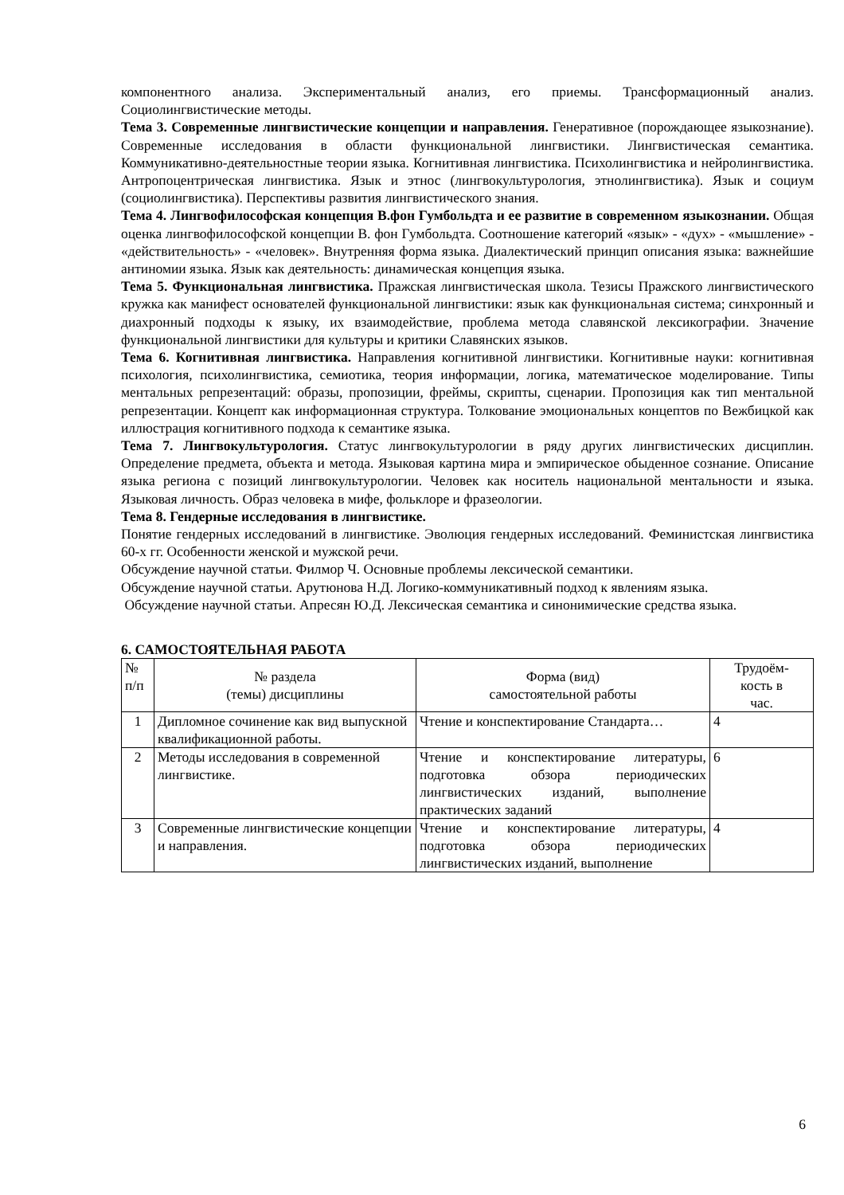компонентного анализа. Экспериментальный анализ, его приемы. Трансформационный анализ. Социолингвистические методы.
Тема 3. Современные лингвистические концепции и направления. Генеративное (порождающее языкознание). Современные исследования в области функциональной лингвистики. Лингвистическая семантика. Коммуникативно-деятельностные теории языка. Когнитивная лингвистика. Психолингвистика и нейролингвистика. Антропоцентрическая лингвистика. Язык и этнос (лингвокультурология, этнолингвистика). Язык и социум (социолингвистика). Перспективы развития лингвистического знания.
Тема 4. Лингвофилософская концепция В.фон Гумбольдта и ее развитие в современном языкознании. Общая оценка лингвофилософской концепции В. фон Гумбольдта. Соотношение категорий «язык» - «дух» - «мышление» - «действительность» - «человек». Внутренняя форма языка. Диалектический принцип описания языка: важнейшие антиномии языка. Язык как деятельность: динамическая концепция языка.
Тема 5. Функциональная лингвистика. Пражская лингвистическая школа. Тезисы Пражского лингвистического кружка как манифест основателей функциональной лингвистики: язык как функциональная система; синхронный и диахронный подходы к языку, их взаимодействие, проблема метода славянской лексикографии. Значение функциональной лингвистики для культуры и критики Славянских языков.
Тема 6. Когнитивная лингвистика. Направления когнитивной лингвистики. Когнитивные науки: когнитивная психология, психолингвистика, семиотика, теория информации, логика, математическое моделирование. Типы ментальных репрезентаций: образы, пропозиции, фреймы, скрипты, сценарии. Пропозиция как тип ментальной репрезентации. Концепт как информационная структура. Толкование эмоциональных концептов по Вежбицкой как иллюстрация когнитивного подхода к семантике языка.
Тема 7. Лингвокультурология. Статус лингвокультурологии в ряду других лингвистических дисциплин. Определение предмета, объекта и метода. Языковая картина мира и эмпирическое обыденное сознание. Описание языка региона с позиций лингвокультурологии. Человек как носитель национальной ментальности и языка. Языковая личность. Образ человека в мифе, фольклоре и фразеологии.
Тема 8. Гендерные исследования в лингвистике.
Понятие гендерных исследований в лингвистике. Эволюция гендерных исследований. Феминистская лингвистика 60-х гг. Особенности женской и мужской речи.
Обсуждение научной статьи. Филмор Ч. Основные проблемы лексической семантики.
Обсуждение научной статьи. Арутюнова Н.Д. Логико-коммуникативный подход к явлениям языка.
Обсуждение научной статьи. Апресян Ю.Д. Лексическая семантика и синонимические средства языка.
6. САМОСТОЯТЕЛЬНАЯ РАБОТА
| № п/п | № раздела (темы) дисциплины | Форма (вид) самостоятельной работы | Трудоём- кость в час. |
| --- | --- | --- | --- |
| 1 | Дипломное сочинение как вид выпускной квалификационной работы. | Чтение и конспектирование Стандарта… | 4 |
| 2 | Методы исследования в современной лингвистике. | Чтение и конспектирование литературы, подготовка обзора периодических лингвистических изданий, выполнение практических заданий | 6 |
| 3 | Современные лингвистические концепции и направления. | Чтение и конспектирование литературы, подготовка обзора периодических лингвистических изданий, выполнение | 4 |
6